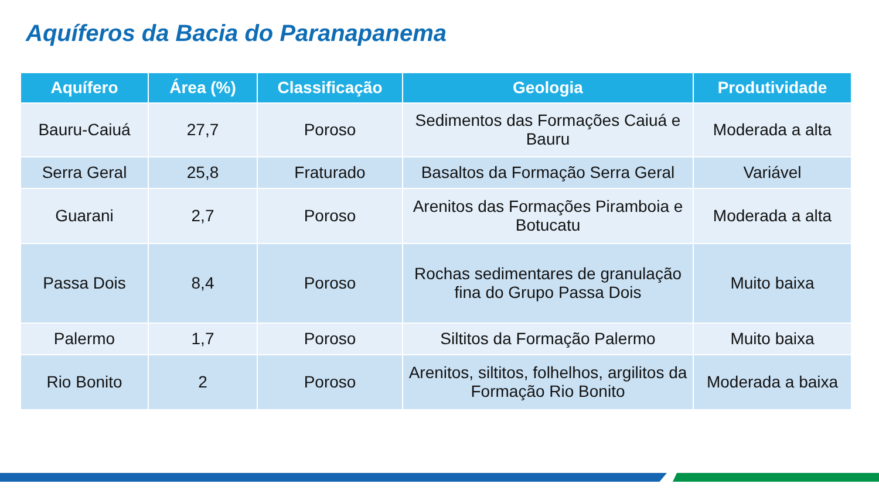Aquíferos da Bacia do Paranapanema
| Aquífero | Área (%) | Classificação | Geologia | Produtividade |
| --- | --- | --- | --- | --- |
| Bauru-Caiuá | 27,7 | Poroso | Sedimentos das Formações Caiuá e Bauru | Moderada a alta |
| Serra Geral | 25,8 | Fraturado | Basaltos da Formação Serra Geral | Variável |
| Guarani | 2,7 | Poroso | Arenitos das Formações Piramboia e Botucatu | Moderada a alta |
| Passa Dois | 8,4 | Poroso | Rochas sedimentares de granulação fina do Grupo Passa Dois | Muito baixa |
| Palermo | 1,7 | Poroso | Siltitos da Formação Palermo | Muito baixa |
| Rio Bonito | 2 | Poroso | Arenitos, siltitos, folhelhos, argilitos da Formação Rio Bonito | Moderada a baixa |